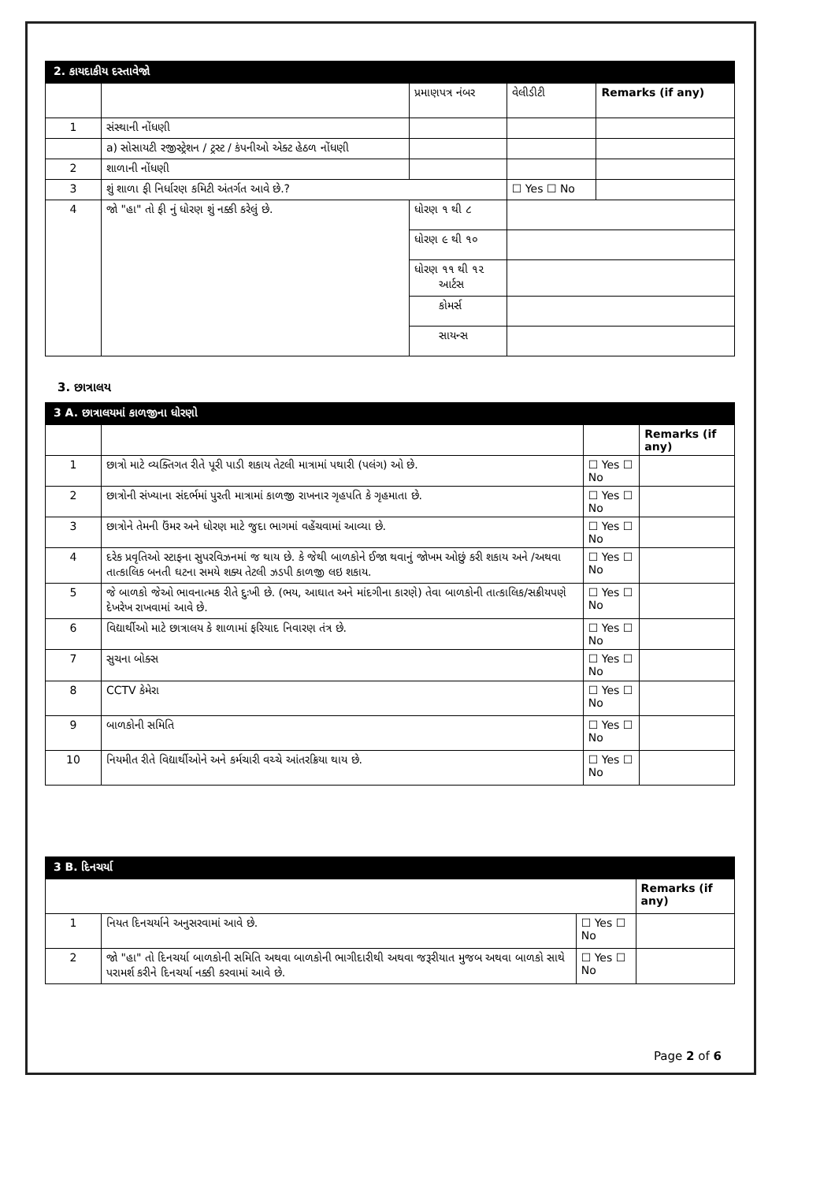| 2. કાયદાકીય દસ્તાવેજો | | | | |
| | | પ્રમાણપત્ર નંબર | વેલીડીટી | Remarks (if any) |
| 1 | સંસ્થાની નોંધણી | | | |
| | a) સોસાયટી રજીસ્ટ્રેશન / ટ્રસ્ટ / કંપનીઓ એક્ટ હેઠળ નોંધણી | | | |
| 2 | શાળાની નોંધણી | | | |
| 3 | શું શાળા ફી નિર્ધારણ કમિટી અંતર્ગત આવે છે.? | | ☐ Yes ☐ No | |
| 4 | જો "હા" તો ફી નું ધોરણ શું નક્કી કરેલું છે. | ધોરણ ૧ થી ૮ | | |
| | | ધોરણ ૯ થી ૧૦ | | |
| | | ધોરણ ૧૧ થી ૧૨ આર્ટસ | | |
| | | કોમર્સ | | |
| | | સાયન્સ | | |
3. છાત્રાલય
| 3 A. છાત્રાલયમાં કાળજીના ધોરણો | | | |
| | | | Remarks (if any) |
| 1 | છાત્રો માટે વ્યક્તિગત રીતે પૂરી પાડી શકાય તેટલી માત્રામાં પથારી (પલંગ) ઓ છે. | ☐ Yes ☐ No | |
| 2 | છાત્રોની સંખ્યાના સંદર્ભમાં પુરતી માત્રામાં કાળજી રાખનાર ગૃહપતિ કે ગૃહમાતા છે. | ☐ Yes ☐ No | |
| 3 | છાત્રોને તેમની ઉંમર અને ધોરણ માટે જુદા ભાગમાં વહેંચવામાં આવ્યા છે. | ☐ Yes ☐ No | |
| 4 | દરેક પ્રવૃતિઓ સ્ટાફના સુપરવિઝનમાં જ થાય છે. કે જેથી બાળકોને ઈજા થવાનું જોખમ ઓછું કરી શકાય અને /અથવા તાત્કાલિક બનતી ઘટના સમયે શક્ય તેટલી ઝડપી કાળજી લઇ શકાય. | ☐ Yes ☐ No | |
| 5 | જે બાળકો જેઓ ભાવનાત્મક રીતે દુઃખી છે. (ભય, આઘાત અને માંદગીના કારણે) તેવા બાળકોની તાત્કાલિક/સક્રીયપણે દેખરેખ રાખવામાં આવે છે. | ☐ Yes ☐ No | |
| 6 | વિદ્યાર્થીઓ માટે છાત્રાલય કે શાળામાં ફરિયાદ નિવારણ તંત્ર છે. | ☐ Yes ☐ No | |
| 7 | સુચના બોક્સ | ☐ Yes ☐ No | |
| 8 | CCTV કેમેરા | ☐ Yes ☐ No | |
| 9 | બાળકોની સમિતિ | ☐ Yes ☐ No | |
| 10 | નિયમીત રીતે વિદ્યાર્થીઓને અને કર્મચારી વચ્ચે આંતરક્રિયા થાય છે. | ☐ Yes ☐ No | |
| 3 B. દિનચર્યા | | | |
| | | | Remarks (if any) |
| 1 | નિયત દિનચર્યાને અનુસરવામાં આવે છે. | ☐ Yes ☐ No | |
| 2 | જો "હા" તો દિનચર્યા બાળકોની સમિતિ અથવા બાળકોની ભાગીદારીથી અથવા જરૂરીયાત મુજબ અથવા બાળકો સાથે પરામર્શ કરીને દિનચર્યા નક્કી કરવામાં આવે છે. | ☐ Yes ☐ No | |
Page 2 of 6